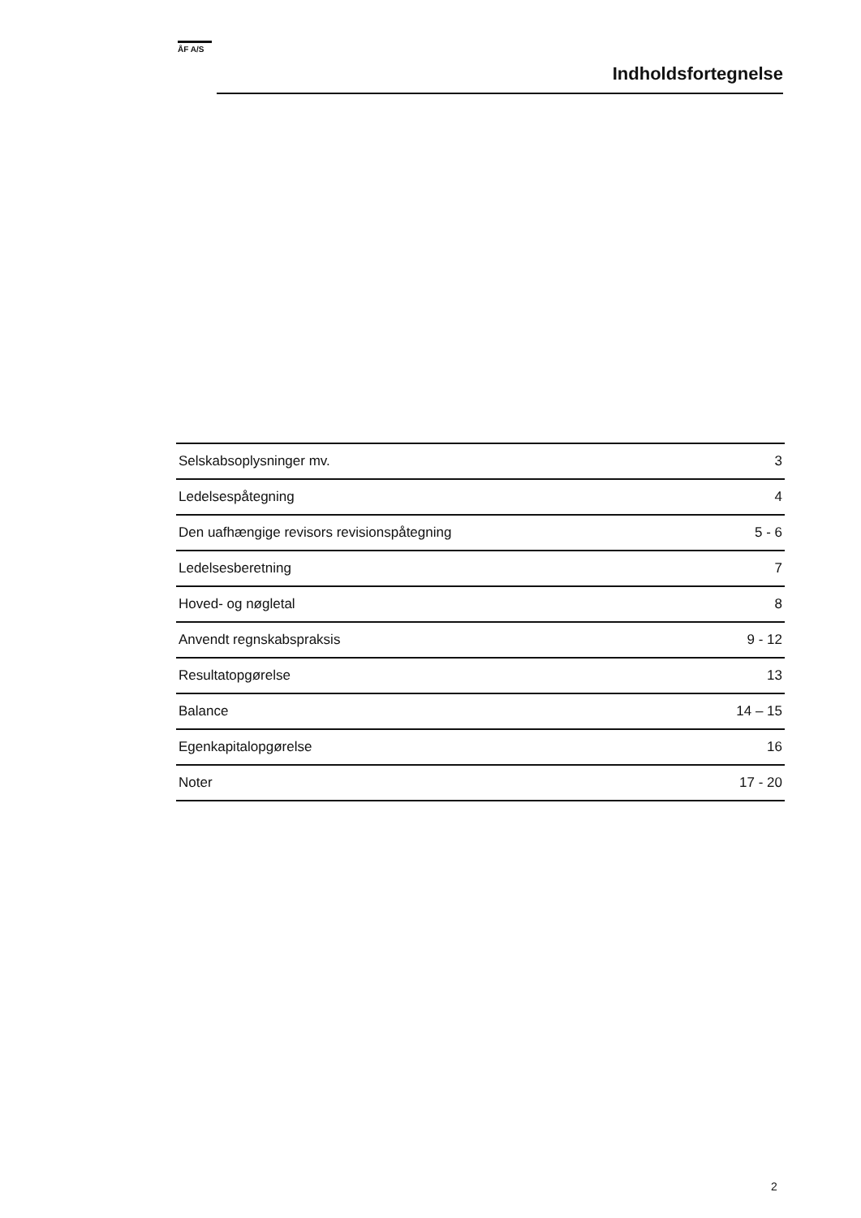ÅF A/S
Indholdsfortegnelse
| Selskabsoplysninger mv. | 3 |
| Ledelsespåtegning | 4 |
| Den uafhængige revisors revisionspåtegning | 5 - 6 |
| Ledelsesberetning | 7 |
| Hoved- og nøgletal | 8 |
| Anvendt regnskabspraksis | 9 - 12 |
| Resultatopgørelse | 13 |
| Balance | 14 – 15 |
| Egenkapitalopgørelse | 16 |
| Noter | 17 - 20 |
2